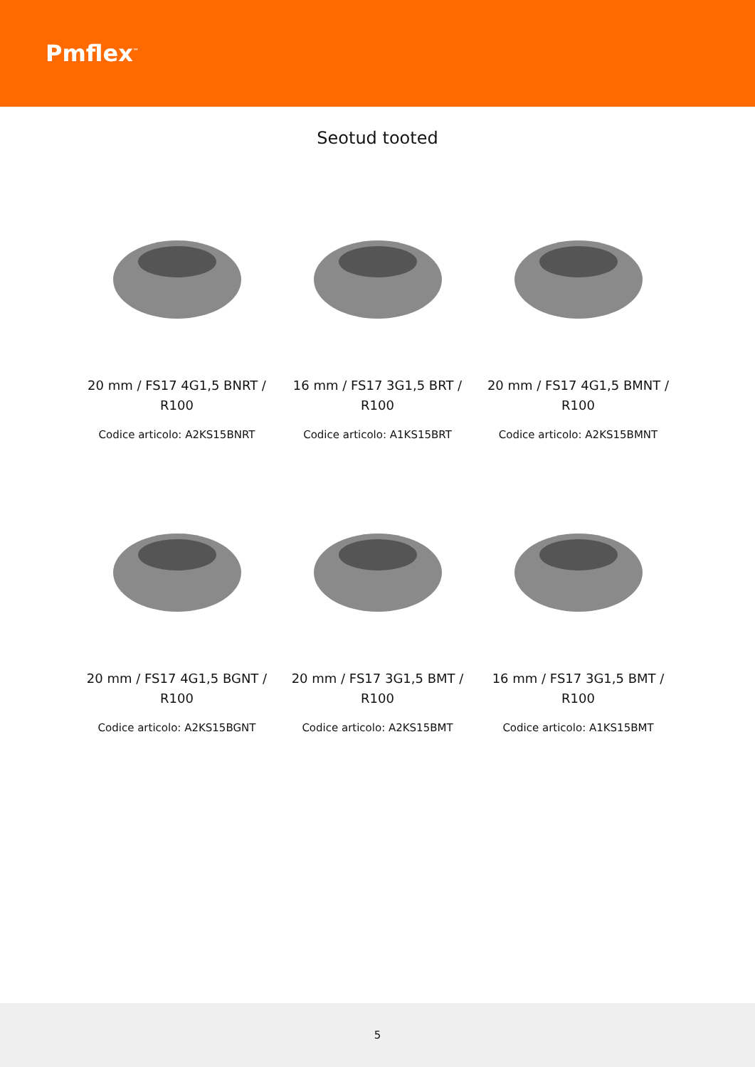Pmflex<sup>™</sup>
Seotud tooted
20 mm / FS17 4G1,5 BNRT / R100
Codice articolo: A2KS15BNRT
16 mm / FS17 3G1,5 BRT / R100
Codice articolo: A1KS15BRT
20 mm / FS17 4G1,5 BMNT / R100
Codice articolo: A2KS15BMNT
20 mm / FS17 4G1,5 BGNT / R100
Codice articolo: A2KS15BGNT
20 mm / FS17 3G1,5 BMT / R100
Codice articolo: A2KS15BMT
16 mm / FS17 3G1,5 BMT / R100
Codice articolo: A1KS15BMT
5